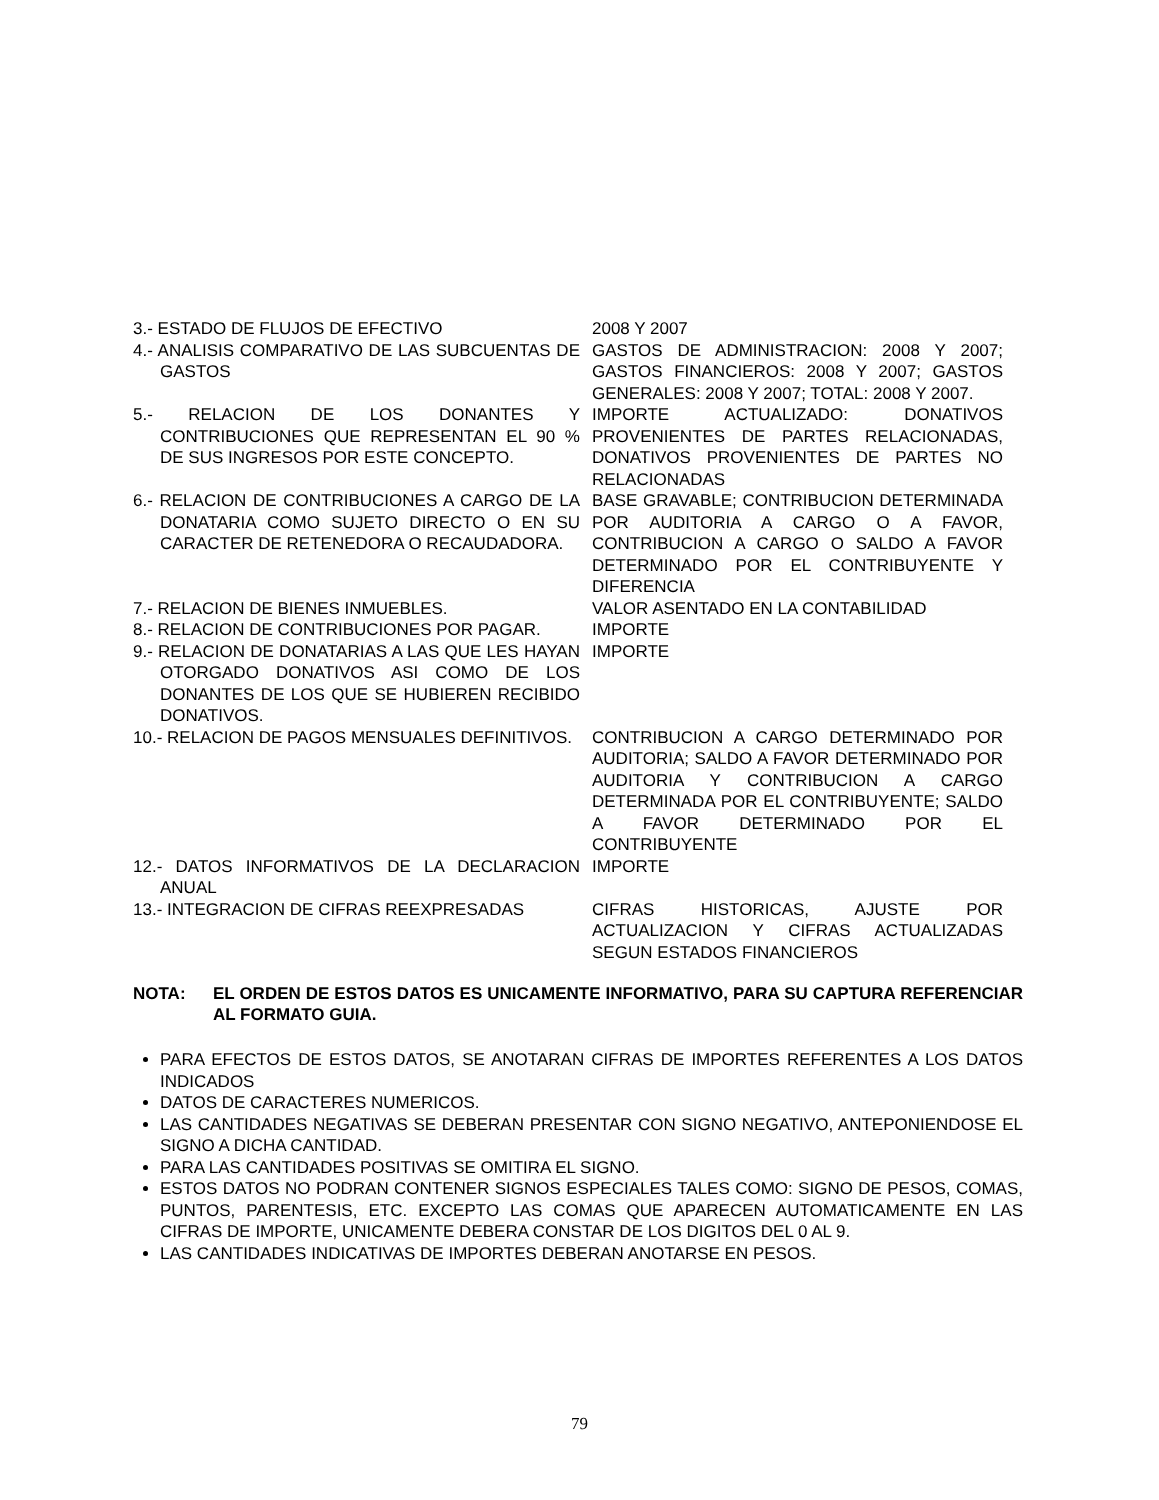| 3.- ESTADO DE FLUJOS DE EFECTIVO | 2008 Y 2007 |
| 4.- ANALISIS COMPARATIVO DE LAS SUBCUENTAS DE GASTOS | GASTOS DE ADMINISTRACION: 2008 Y 2007; GASTOS FINANCIEROS: 2008 Y 2007; GASTOS GENERALES: 2008 Y 2007; TOTAL: 2008 Y 2007. |
| 5.- RELACION DE LOS DONANTES Y CONTRIBUCIONES QUE REPRESENTAN EL 90 % DE SUS INGRESOS POR ESTE CONCEPTO. | IMPORTE ACTUALIZADO: DONATIVOS PROVENIENTES DE PARTES RELACIONADAS, DONATIVOS PROVENIENTES DE PARTES NO RELACIONADAS |
| 6.- RELACION DE CONTRIBUCIONES A CARGO DE LA DONATARIA COMO SUJETO DIRECTO O EN SU CARACTER DE RETENEDORA O RECAUDADORA. | BASE GRAVABLE; CONTRIBUCION DETERMINADA POR AUDITORIA A CARGO O A FAVOR, CONTRIBUCION A CARGO O SALDO A FAVOR DETERMINADO POR EL CONTRIBUYENTE Y DIFERENCIA |
| 7.- RELACION DE BIENES INMUEBLES. | VALOR ASENTADO EN LA CONTABILIDAD |
| 8.- RELACION DE CONTRIBUCIONES POR PAGAR. | IMPORTE |
| 9.- RELACION DE DONATARIAS A LAS QUE LES HAYAN OTORGADO DONATIVOS ASI COMO DE LOS DONANTES DE LOS QUE SE HUBIEREN RECIBIDO DONATIVOS. | IMPORTE |
| 10.- RELACION DE PAGOS MENSUALES DEFINITIVOS. | CONTRIBUCION A CARGO DETERMINADO POR AUDITORIA; SALDO A FAVOR DETERMINADO POR AUDITORIA Y CONTRIBUCION A CARGO DETERMINADA POR EL CONTRIBUYENTE; SALDO A FAVOR DETERMINADO POR EL CONTRIBUYENTE |
| 12.- DATOS INFORMATIVOS DE LA DECLARACION ANUAL | IMPORTE |
| 13.- INTEGRACION DE CIFRAS REEXPRESADAS | CIFRAS HISTORICAS, AJUSTE POR ACTUALIZACION Y CIFRAS ACTUALIZADAS SEGUN ESTADOS FINANCIEROS |
NOTA: EL ORDEN DE ESTOS DATOS ES UNICAMENTE INFORMATIVO, PARA SU CAPTURA REFERENCIAR AL FORMATO GUIA.
PARA EFECTOS DE ESTOS DATOS, SE ANOTARAN CIFRAS DE IMPORTES REFERENTES A LOS DATOS INDICADOS
DATOS DE CARACTERES NUMERICOS.
LAS CANTIDADES NEGATIVAS SE DEBERAN PRESENTAR CON SIGNO NEGATIVO, ANTEPONIENDOSE EL SIGNO A DICHA CANTIDAD.
PARA LAS CANTIDADES POSITIVAS SE OMITIRA EL SIGNO.
ESTOS DATOS NO PODRAN CONTENER SIGNOS ESPECIALES TALES COMO: SIGNO DE PESOS, COMAS, PUNTOS, PARENTESIS, ETC. EXCEPTO LAS COMAS QUE APARECEN AUTOMATICAMENTE EN LAS CIFRAS DE IMPORTE, UNICAMENTE DEBERA CONSTAR DE LOS DIGITOS DEL 0 AL 9.
LAS CANTIDADES INDICATIVAS DE IMPORTES DEBERAN ANOTARSE EN PESOS.
79